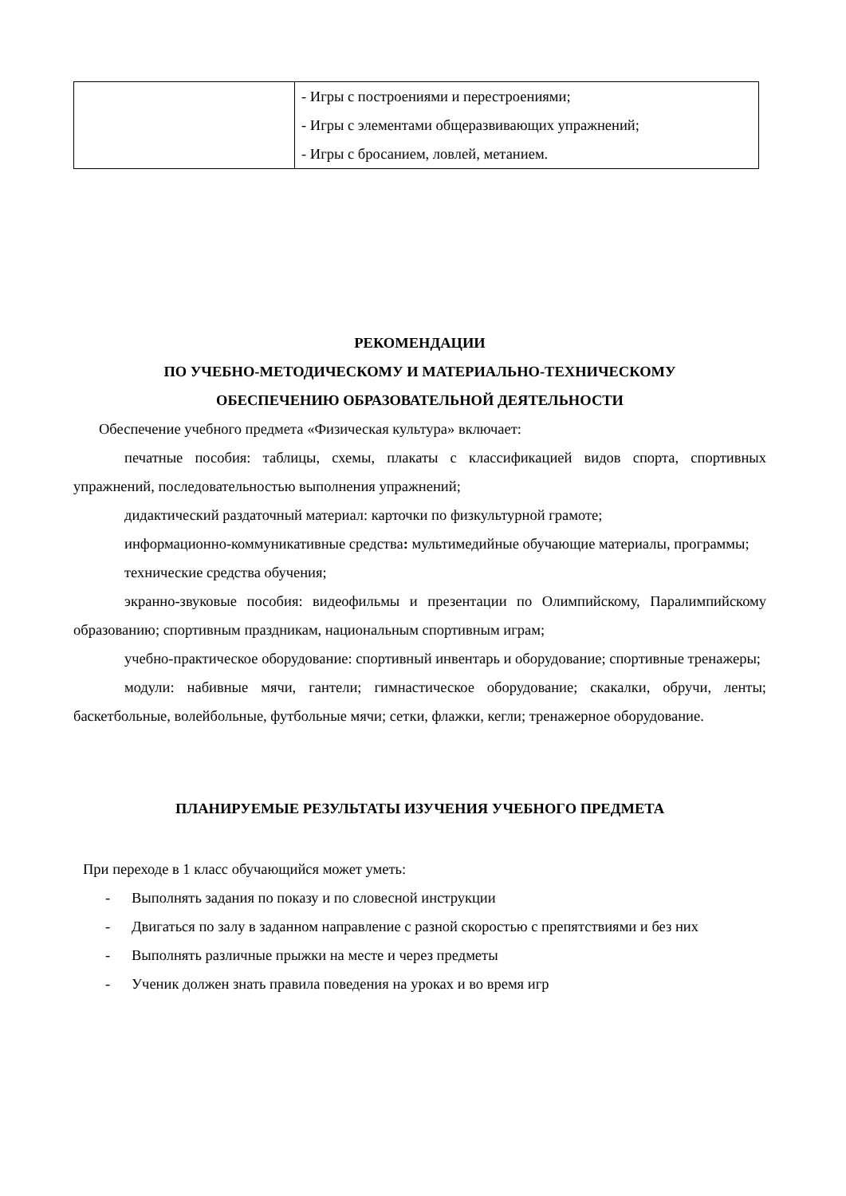| | - Игры с построениями и перестроениями; - Игры с элементами общеразвивающих упражнений; - Игры с бросанием, ловлей, метанием. |
РЕКОМЕНДАЦИИ
ПО УЧЕБНО-МЕТОДИЧЕСКОМУ И МАТЕРИАЛЬНО-ТЕХНИЧЕСКОМУ
ОБЕСПЕЧЕНИЮ ОБРАЗОВАТЕЛЬНОЙ ДЕЯТЕЛЬНОСТИ
Обеспечение учебного предмета «Физическая культура» включает:
печатные пособия: таблицы, схемы, плакаты с классификацией видов спорта, спортивных упражнений, последовательностью выполнения упражнений;
дидактический раздаточный материал: карточки по физкультурной грамоте;
информационно-коммуникативные средства: мультимедийные обучающие материалы, программы;
технические средства обучения;
экранно-звуковые пособия: видеофильмы и презентации по Олимпийскому, Паралимпийскому образованию; спортивным праздникам, национальным спортивным играм;
учебно-практическое оборудование: спортивный инвентарь и оборудование; спортивные тренажеры;
модули: набивные мячи, гантели; гимнастическое оборудование; скакалки, обручи, ленты; баскетбольные, волейбольные, футбольные мячи; сетки, флажки, кегли; тренажерное оборудование.
ПЛАНИРУЕМЫЕ РЕЗУЛЬТАТЫ ИЗУЧЕНИЯ УЧЕБНОГО ПРЕДМЕТА
При переходе в 1 класс обучающийся может уметь:
- Выполнять задания по показу и по словесной инструкции
- Двигаться по залу в заданном направление с разной скоростью с препятствиями и без них
- Выполнять различные прыжки на месте и через предметы
- Ученик должен знать правила поведения на уроках и во время игр